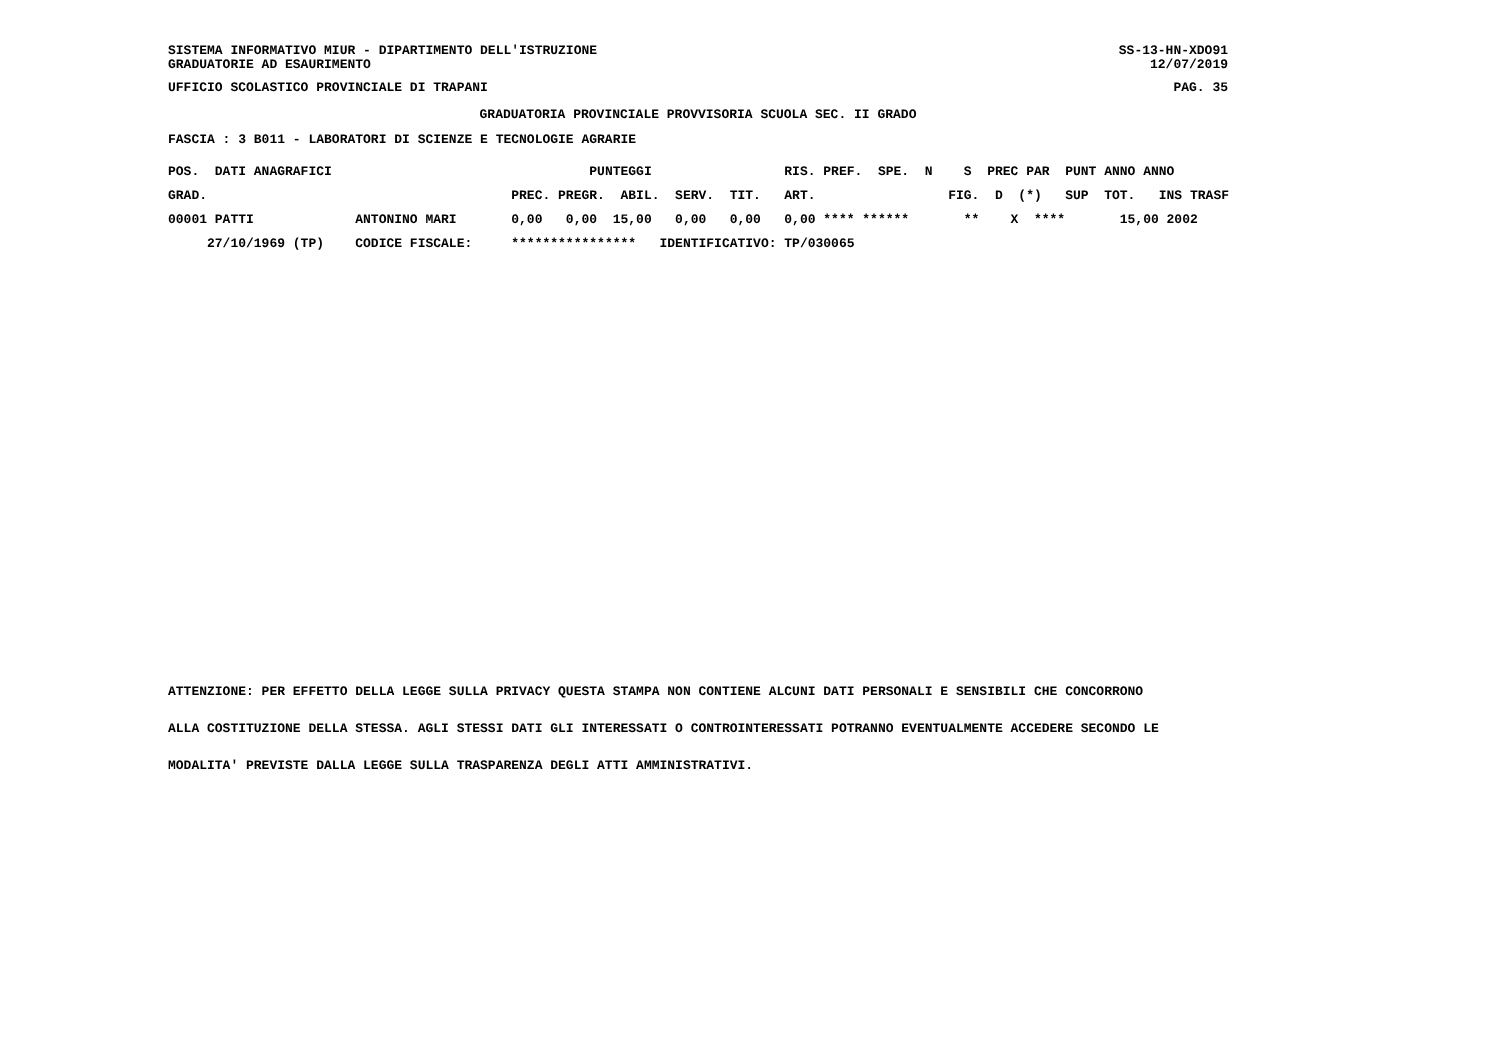SISTEMA INFORMATIVO MIUR - DIPARTIMENTO DELL'ISTRUZIONE
GRADUATORIE AD ESAURIMENTO
SS-13-HN-XDO91
12/07/2019
UFFICIO SCOLASTICO PROVINCIALE DI TRAPANI PAG. 35
GRADUATORIA PROVINCIALE PROVVISORIA SCUOLA SEC. II GRADO
FASCIA : 3 B011 - LABORATORI DI SCIENZE E TECNOLOGIE AGRARIE
| POS. DATI ANAGRAFICI | PUNTEGGI RIS. PREF. SPE. N S PREC PAR PUNT ANNO ANNO |
| --- | --- |
| GRAD. | PREC. PREGR. ABIL. SERV. TIT. ART. FIG. D (*) SUP TOT. INS TRASF |
| 00001 PATTI ANTONINO MARI | 0,00 0,00 15,00 0,00 0,00 0,00 **** ****** ** X **** 15,00 2002 |
| 27/10/1969 (TP) CODICE FISCALE: | **************** IDENTIFICATIVO: TP/030065 |
ATTENZIONE: PER EFFETTO DELLA LEGGE SULLA PRIVACY QUESTA STAMPA NON CONTIENE ALCUNI DATI PERSONALI E SENSIBILI CHE CONCORRONO
ALLA COSTITUZIONE DELLA STESSA. AGLI STESSI DATI GLI INTERESSATI O CONTROINTERESSATI POTRANNO EVENTUALMENTE ACCEDERE SECONDO LE
MODALITA' PREVISTE DALLA LEGGE SULLA TRASPARENZA DEGLI ATTI AMMINISTRATIVI.